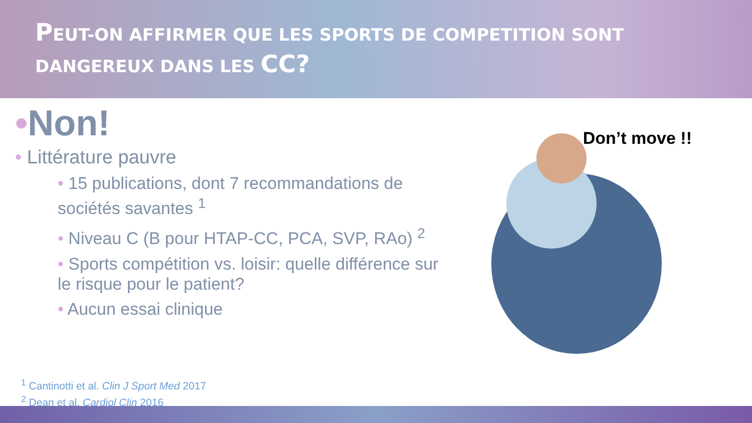PEUT-ON AFFIRMER QUE LES SPORTS DE COMPETITION SONT
DANGEREUX DANS LES CC?
•Non!
• Littérature pauvre
• 15 publications, dont 7 recommandations de sociétés savantes <sup>1</sup>
• Niveau C (B pour HTAP-CC, PCA, SVP, RAo) <sup>2</sup>
• Sports compétition vs. loisir: quelle différence sur le risque pour le patient?
• Aucun essai clinique
Don’t move !!
<sup>1</sup> Cantinotti et al. Clin J Sport Med 2017
<sup>2</sup> Dean et al. Cardiol Clin 2016